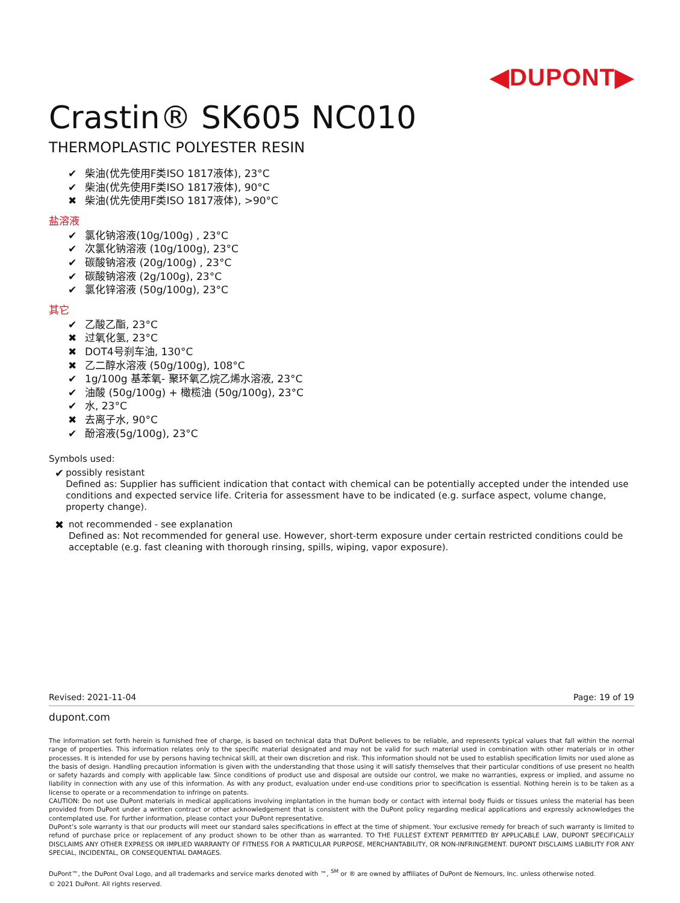◀DUPONT▶
Crastin® SK605 NC010
THERMOPLASTIC POLYESTER RESIN
✔ 柴油(优先使用F类ISO 1817液体), 23°C
✔ 柴油(优先使用F类ISO 1817液体), 90°C
✖ 柴油(优先使用F类ISO 1817液体), >90°C
盐溶液
✔ 氯化钠溶液(10g/100g) , 23°C
✔ 次氯化钠溶液 (10g/100g), 23°C
✔ 碳酸钠溶液 (20g/100g) , 23°C
✔ 碳酸钠溶液 (2g/100g), 23°C
✔ 氯化锌溶液 (50g/100g), 23°C
其它
✔ 乙酸乙酯, 23°C
✖ 过氧化氢, 23°C
✖ DOT4号刹车油, 130°C
✖ 乙二醇水溶液 (50g/100g), 108°C
✔ 1g/100g 基苯氧- 聚环氧乙烷乙烯水溶液, 23°C
✔ 油酸 (50g/100g) + 橄榄油 (50g/100g), 23°C
✔ 水, 23°C
✖ 去离子水, 90°C
✔ 酚溶液(5g/100g), 23°C
Symbols used:
✔
possibly resistant
Defined as: Supplier has sufficient indication that contact with chemical can be potentially accepted under the intended use conditions and expected service life. Criteria for assessment have to be indicated (e.g. surface aspect, volume change, property change).
✖
not recommended - see explanation
Defined as: Not recommended for general use. However, short-term exposure under certain restricted conditions could be acceptable (e.g. fast cleaning with thorough rinsing, spills, wiping, vapor exposure).
Revised: 2021-11-04 Page: 19 of 19
dupont.com
The information set forth herein is furnished free of charge, is based on technical data that DuPont believes to be reliable, and represents typical values that fall within the normal range of properties. This information relates only to the specific material designated and may not be valid for such material used in combination with other materials or in other processes. It is intended for use by persons having technical skill, at their own discretion and risk. This information should not be used to establish specification limits nor used alone as the basis of design. Handling precaution information is given with the understanding that those using it will satisfy themselves that their particular conditions of use present no health or safety hazards and comply with applicable law. Since conditions of product use and disposal are outside our control, we make no warranties, express or implied, and assume no liability in connection with any use of this information. As with any product, evaluation under end-use conditions prior to specification is essential. Nothing herein is to be taken as a license to operate or a recommendation to infringe on patents.
CAUTION: Do not use DuPont materials in medical applications involving implantation in the human body or contact with internal body fluids or tissues unless the material has been provided from DuPont under a written contract or other acknowledgement that is consistent with the DuPont policy regarding medical applications and expressly acknowledges the contemplated use. For further information, please contact your DuPont representative.
DuPont’s sole warranty is that our products will meet our standard sales specifications in effect at the time of shipment. Your exclusive remedy for breach of such warranty is limited to refund of purchase price or replacement of any product shown to be other than as warranted. TO THE FULLEST EXTENT PERMITTED BY APPLICABLE LAW, DUPONT SPECIFICALLY DISCLAIMS ANY OTHER EXPRESS OR IMPLIED WARRANTY OF FITNESS FOR A PARTICULAR PURPOSE, MERCHANTABILITY, OR NON-INFRINGEMENT. DUPONT DISCLAIMS LIABILITY FOR ANY SPECIAL, INCIDENTAL, OR CONSEQUENTIAL DAMAGES.
DuPont™, the DuPont Oval Logo, and all trademarks and service marks denoted with ™, <sup>SM</sup> or ® are owned by affiliates of DuPont de Nemours, Inc. unless otherwise noted.
© 2021 DuPont. All rights reserved.